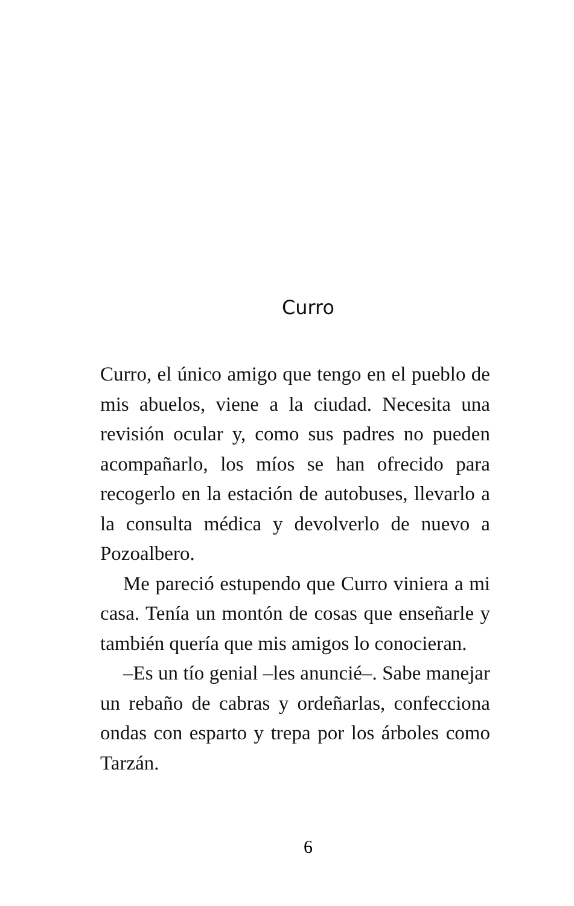Curro
Curro, el único amigo que tengo en el pueblo de mis abuelos, viene a la ciudad. Necesita una revisión ocular y, como sus padres no pueden acompañarlo, los míos se han ofrecido para recogerlo en la estación de autobuses, llevarlo a la consulta médica y devolverlo de nuevo a Pozoalbero.
Me pareció estupendo que Curro viniera a mi casa. Tenía un montón de cosas que enseñarle y también quería que mis amigos lo conocieran.
–Es un tío genial –les anuncié–. Sabe manejar un rebaño de cabras y ordeñarlas, confecciona ondas con esparto y trepa por los árboles como Tarzán.
6